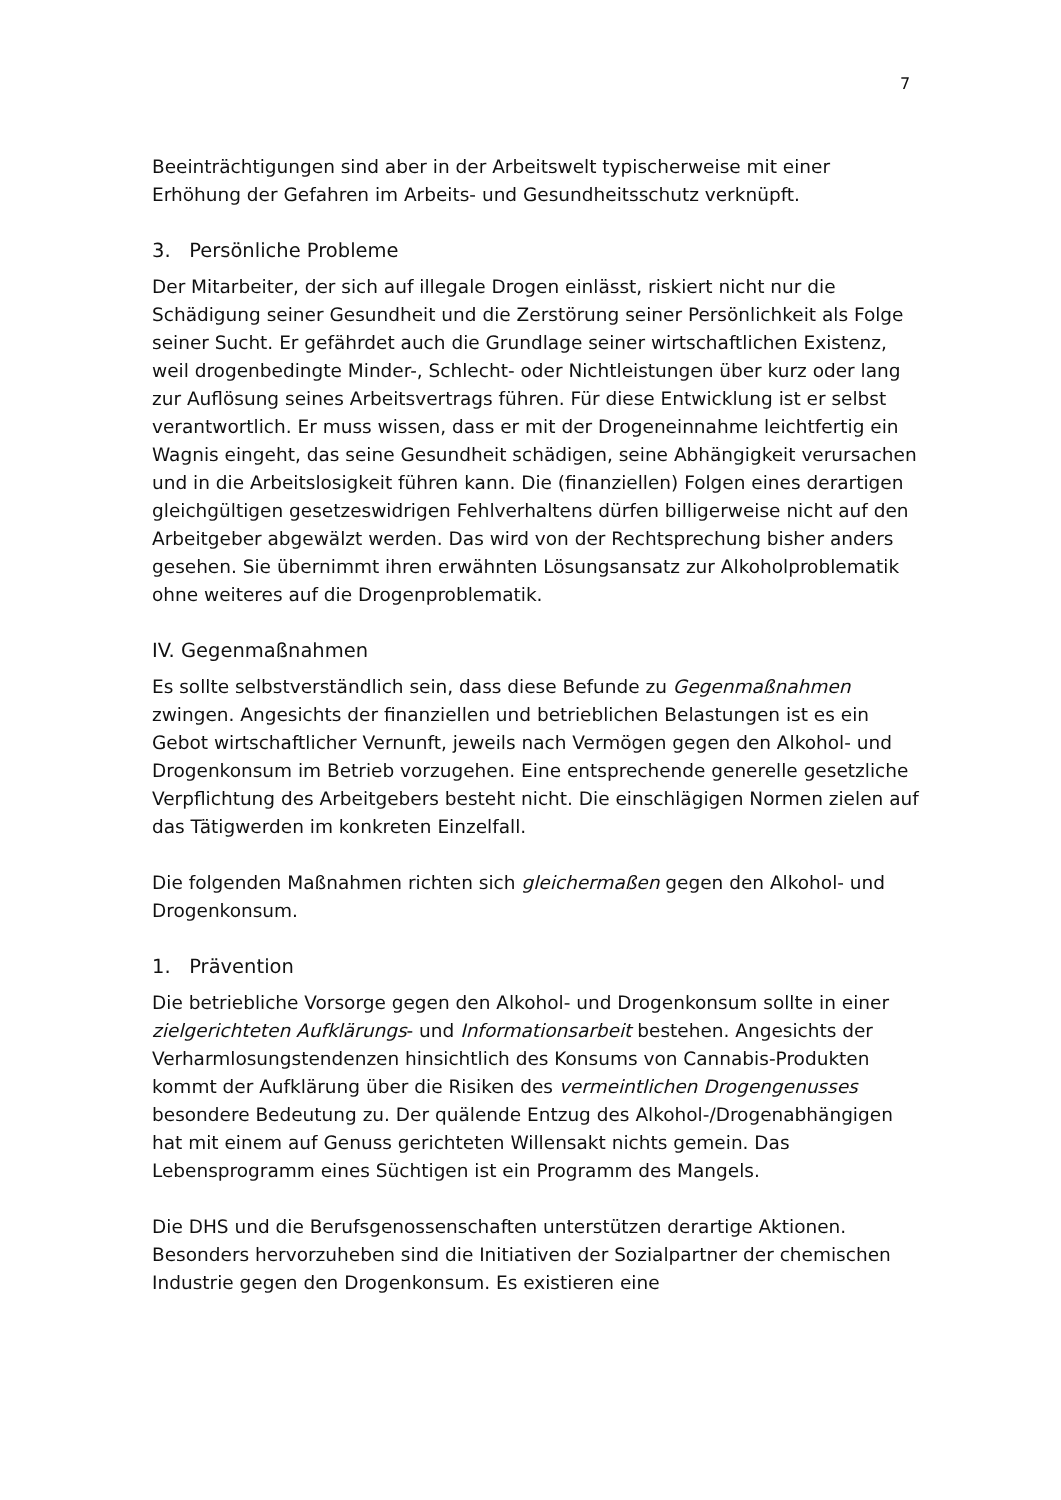7
Beeinträchtigungen sind aber in der Arbeitswelt typischerweise mit einer Erhöhung der Gefahren im Arbeits- und Gesundheitsschutz verknüpft.
3. Persönliche Probleme
Der Mitarbeiter, der sich auf illegale Drogen einlässt, riskiert nicht nur die Schädigung seiner Gesundheit und die Zerstörung seiner Persönlichkeit als Folge seiner Sucht. Er gefährdet auch die Grundlage seiner wirtschaftlichen Existenz, weil drogenbedingte Minder-, Schlecht- oder Nichtleistungen über kurz oder lang zur Auflösung seines Arbeitsvertrags führen. Für diese Entwicklung ist er selbst verantwortlich. Er muss wissen, dass er mit der Drogeneinnahme leichtfertig ein Wagnis eingeht, das seine Gesundheit schädigen, seine Abhängigkeit verursachen und in die Arbeitslosigkeit führen kann. Die (finanziellen) Folgen eines derartigen gleichgültigen gesetzeswidrigen Fehlverhaltens dürfen billigerweise nicht auf den Arbeitgeber abgewälzt werden. Das wird von der Rechtsprechung bisher anders gesehen. Sie übernimmt ihren erwähnten Lösungsansatz zur Alkoholproblematik ohne weiteres auf die Drogenproblematik.
IV. Gegenmaßnahmen
Es sollte selbstverständlich sein, dass diese Befunde zu Gegenmaßnahmen zwingen. Angesichts der finanziellen und betrieblichen Belastungen ist es ein Gebot wirtschaftlicher Vernunft, jeweils nach Vermögen gegen den Alkohol- und Drogenkonsum im Betrieb vorzugehen. Eine entsprechende generelle gesetzliche Verpflichtung des Arbeitgebers besteht nicht. Die einschlägigen Normen zielen auf das Tätigwerden im konkreten Einzelfall.
Die folgenden Maßnahmen richten sich gleichermaßen gegen den Alkohol- und Drogenkonsum.
1. Prävention
Die betriebliche Vorsorge gegen den Alkohol- und Drogenkonsum sollte in einer zielgerichteten Aufklärungs- und Informationsarbeit bestehen. Angesichts der Verharmlosungstendenzen hinsichtlich des Konsums von Cannabis-Produkten kommt der Aufklärung über die Risiken des vermeintlichen Drogengenusses besondere Bedeutung zu. Der quälende Entzug des Alkohol-/Drogenabhängigen hat mit einem auf Genuss gerichteten Willensakt nichts gemein. Das Lebensprogramm eines Süchtigen ist ein Programm des Mangels.
Die DHS und die Berufsgenossenschaften unterstützen derartige Aktionen. Besonders hervorzuheben sind die Initiativen der Sozialpartner der chemischen Industrie gegen den Drogenkonsum. Es existieren eine